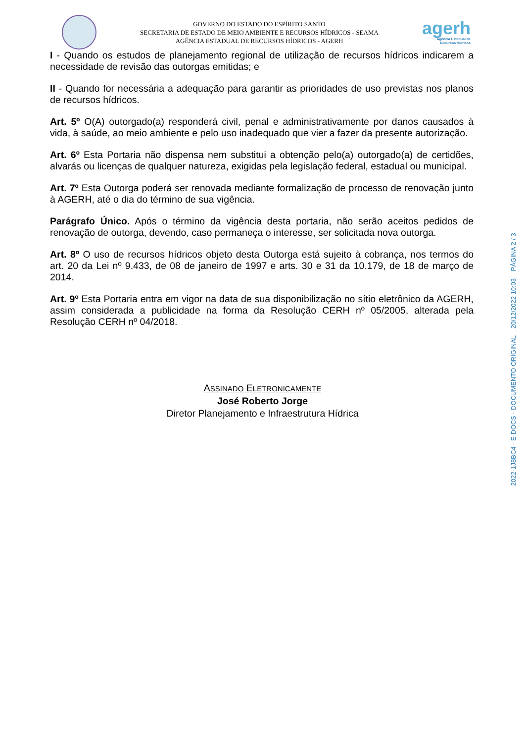GOVERNO DO ESTADO DO ESPÍRITO SANTO
SECRETARIA DE ESTADO DE MEIO AMBIENTE E RECURSOS HÍDRICOS - SEAMA
AGÊNCIA ESTADUAL DE RECURSOS HÍDRICOS - AGERH
agerh
Agência Estadual de
Recursos Hídricos
I - Quando os estudos de planejamento regional de utilização de recursos hídricos indicarem a necessidade de revisão das outorgas emitidas; e
II - Quando for necessária a adequação para garantir as prioridades de uso previstas nos planos de recursos hídricos.
Art. 5º O(A) outorgado(a) responderá civil, penal e administrativamente por danos causados à vida, à saúde, ao meio ambiente e pelo uso inadequado que vier a fazer da presente autorização.
Art. 6º Esta Portaria não dispensa nem substitui a obtenção pelo(a) outorgado(a) de certidões, alvarás ou licenças de qualquer natureza, exigidas pela legislação federal, estadual ou municipal.
Art. 7º Esta Outorga poderá ser renovada mediante formalização de processo de renovação junto à AGERH, até o dia do término de sua vigência.
Parágrafo Único. Após o término da vigência desta portaria, não serão aceitos pedidos de renovação de outorga, devendo, caso permaneça o interesse, ser solicitada nova outorga.
Art. 8º O uso de recursos hídricos objeto desta Outorga está sujeito à cobrança, nos termos do art. 20 da Lei nº 9.433, de 08 de janeiro de 1997 e arts. 30 e 31 da 10.179, de 18 de março de 2014.
Art. 9º Esta Portaria entra em vigor na data de sua disponibilização no sítio eletrônico da AGERH, assim considerada a publicidade na forma da Resolução CERH nº 05/2005, alterada pela Resolução CERH nº 04/2018.
ASSINADO ELETRONICAMENTE
José Roberto Jorge
Diretor Planejamento e Infraestrutura Hídrica
2022-1J8BC4 - E-DOCS - DOCUMENTO ORIGINAL 20/12/2022 10:03 PÁGINA 2 / 3